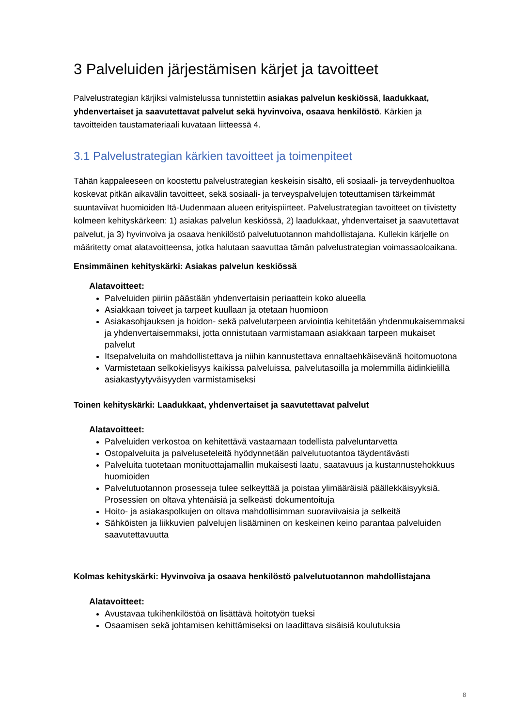3 Palveluiden järjestämisen kärjet ja tavoitteet
Palvelustrategian kärjiksi valmistelussa tunnistettiin asiakas palvelun keskiössä, laadukkaat, yhdenvertaiset ja saavutettavat palvelut sekä hyvinvoiva, osaava henkilöstö. Kärkien ja tavoitteiden taustamateriaali kuvataan liitteessä 4.
3.1 Palvelustrategian kärkien tavoitteet ja toimenpiteet
Tähän kappaleeseen on koostettu palvelustrategian keskeisin sisältö, eli sosiaali- ja terveydenhuoltoa koskevat pitkän aikavälin tavoitteet, sekä sosiaali- ja terveyspalvelujen toteuttamisen tärkeimmät suuntaviivat huomioiden Itä-Uudenmaan alueen erityispiirteet. Palvelustrategian tavoitteet on tiivistetty kolmeen kehityskärkeen: 1) asiakas palvelun keskiössä, 2) laadukkaat, yhdenvertaiset ja saavutettavat palvelut, ja 3) hyvinvoiva ja osaava henkilöstö palvelutuotannon mahdollistajana. Kullekin kärjelle on määritetty omat alatavoitteensa, jotka halutaan saavuttaa tämän palvelustrategian voimassaoloaikana.
Ensimmäinen kehityskärki: Asiakas palvelun keskiössä
Alatavoitteet:
Palveluiden piiriin päästään yhdenvertaisin periaattein koko alueella
Asiakkaan toiveet ja tarpeet kuullaan ja otetaan huomioon
Asiakasohjauksen ja hoidon- sekä palvelutarpeen arviointia kehitetään yhdenmukaisemmaksi ja yhdenvertaisemmaksi, jotta onnistutaan varmistamaan asiakkaan tarpeen mukaiset palvelut
Itsepalveluita on mahdollistettava ja niihin kannustettava ennaltaehkäisevänä hoitomuotona
Varmistetaan selkokielisyys kaikissa palveluissa, palvelutasoilla ja molemmilla äidinkielillä asiakastyytyväisyyden varmistamiseksi
Toinen kehityskärki: Laadukkaat, yhdenvertaiset ja saavutettavat palvelut
Alatavoitteet:
Palveluiden verkostoa on kehitettävä vastaamaan todellista palveluntarvetta
Ostopalveluita ja palveluseteleitä hyödynnetään palvelutuotantoa täydentävästi
Palveluita tuotetaan monituottajamallin mukaisesti laatu, saatavuus ja kustannustehokkuus huomioiden
Palvelutuotannon prosesseja tulee selkeyttää ja poistaa ylimääräisiä päällekkäisyyksiä. Prosessien on oltava yhtenäisiä ja selkeästi dokumentoituja
Hoito- ja asiakaspolkujen on oltava mahdollisimman suoraviivaisia ja selkeitä
Sähköisten ja liikkuvien palvelujen lisääminen on keskeinen keino parantaa palveluiden saavutettavuutta
Kolmas kehityskärki: Hyvinvoiva ja osaava henkilöstö palvelutuotannon mahdollistajana
Alatavoitteet:
Avustavaa tukihenkilöstöä on lisättävä hoitotyön tueksi
Osaamisen sekä johtamisen kehittämiseksi on laadittava sisäisiä koulutuksia
8